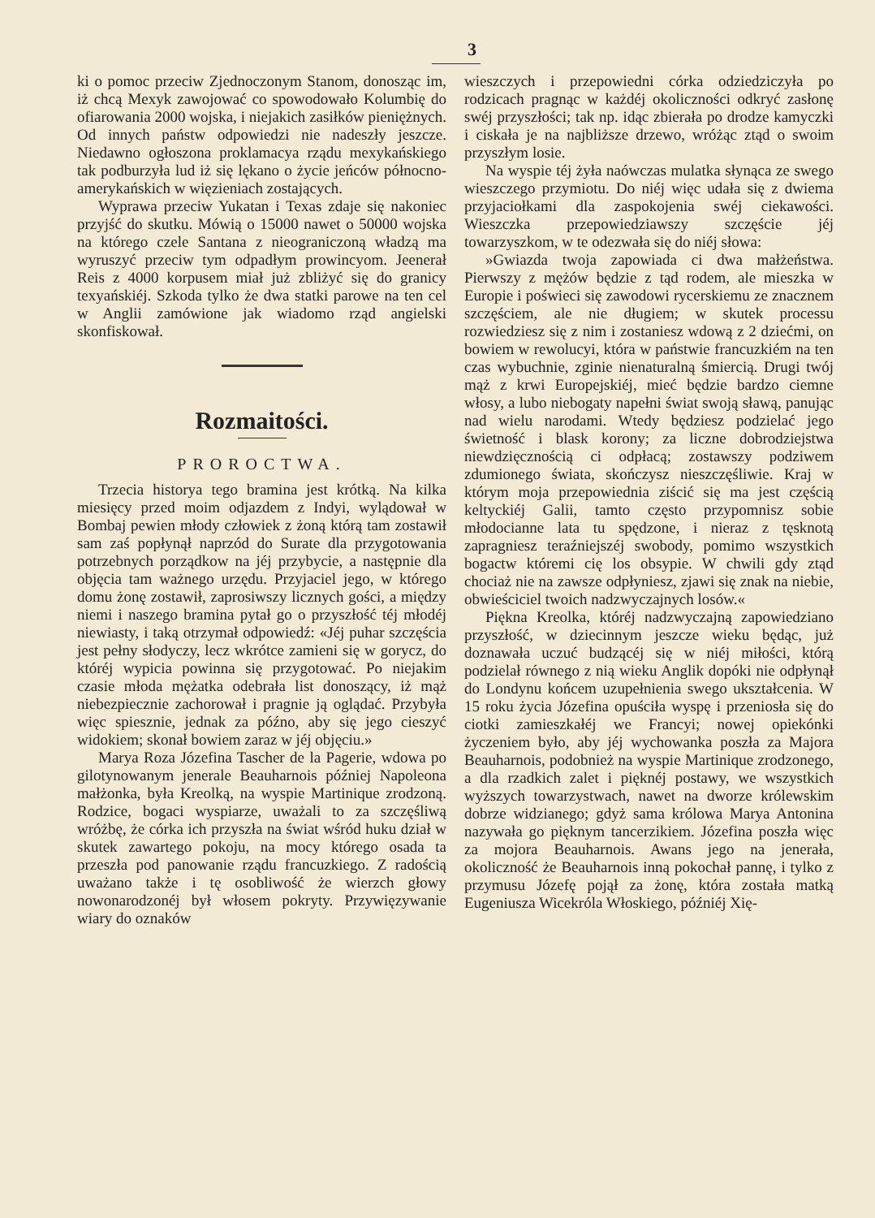3
ki o pomoc przeciw Zjednoczonym Stanom, donosząc im, iż chcą Mexyk zawojować co spowodowało Kolumbię do ofiarowania 2000 wojska, i niejakich zasiłków pieniężnych. Od innych państw odpowiedzi nie nadeszły jeszcze. Niedawno ogłoszona proklamacya rządu mexykańskiego tak podburzyła lud iż się lękano o życie jeńców północno-amerykańskich w więzieniach zostających.
Wyprawa przeciw Yukatan i Texas zdaje się nakoniec przyjść do skutku. Mówią o 15000 nawet o 50000 wojska na którego czele Santana z nieograniczoną władzą ma wyruszyć przeciw tym odpadłym prowincyom. Jeenerał Reis z 4000 korpusem miał już zbliżyć się do granicy texyańskiéj. Szkoda tylko że dwa statki parowe na ten cel w Anglii zamówione jak wiadomo rząd angielski skonfiskował.
Rozmaitości.
PROROCTWA.
Trzecia historya tego bramina jest krótką. Na kilka miesięcy przed moim odjazdem z Indyi, wylądował w Bombaj pewien młody człowiek z żoną którą tam zostawił sam zaś popłynął naprzód do Surate dla przygotowania potrzebnych porządkow na jéj przybycie, a następnie dla objęcia tam ważnego urzędu. Przyjaciel jego, w którego domu żonę zostawił, zaprosiwszy licznych gości, a między niemi i naszego bramina pytał go o przyszłość téj młodéj niewiasty, i taką otrzymał odpowiedź: «Jéj puhar szczęścia jest pełny słodyczy, lecz wkrótce zamieni się w gorycz, do któréj wypicia powinna się przygotować. Po niejakim czasie młoda mężatka odebrała list donoszący, iż mąż niebezpiecznie zachorował i pragnie ją oglądać. Przybyła więc spiesznie, jednak za późno, aby się jego cieszyć widokiem; skonał bowiem zaraz w jéj objęciu.»
Marya Roza Józefina Tascher de la Pagerie, wdowa po gilotynowanym jenerale Beauharnois później Napoleona małżonka, była Kreolką, na wyspie Martinique zrodzoną. Rodzice, bogaci wyspiarze, uważali to za szczęśliwą wróżbę, że córka ich przyszła na świat wśród huku dział w skutek zawartego pokoju, na mocy którego osada ta przeszła pod panowanie rządu francuzkiego. Z radością uważano także i tę osobliwość że wierzch głowy nowonarodzonéj był włosem pokryty. Przywięzywanie wiary do oznaków
wieszczych i przepowiedni córka odziedziczyła po rodzicach pragnąc w każdéj okoliczności odkryć zasłonę swéj przyszłości; tak np. idąc zbierała po drodze kamyczki i ciskała je na najbliższe drzewo, wróżąc ztąd o swoim przyszłym losie.
Na wyspie téj żyła naówczas mulatka słynąca ze swego wieszczego przymiotu. Do niéj więc udała się z dwiema przyjaciołkami dla zaspokojenia swéj ciekawości. Wieszczka przepowiedziawszy szczęście jéj towarzyszkom, w te odezwała się do niéj słowa:
»Gwiazda twoja zapowiada ci dwa małżeństwa. Pierwszy z mężów będzie z tąd rodem, ale mieszka w Europie i poświeci się zawodowi rycerskiemu ze znacznem szczęściem, ale nie długiem; w skutek processu rozwiedziesz się z nim i zostaniesz wdową z 2 dziećmi, on bowiem w rewolucyi, która w państwie francuzkiém na ten czas wybuchnie, zginie nienaturalną śmiercią. Drugi twój mąż z krwi Europejskiéj, mieć będzie bardzo ciemne włosy, a lubo niebogaty napełni świat swoją sławą, panując nad wielu narodami. Wtedy będziesz podzielać jego świetność i blask korony; za liczne dobrodziejstwa niewdzięcznością ci odpłacą; zostawszy podziwem zdumionego świata, skończysz nieszczęśliwie. Kraj w którym moja przepowiednia ziścić się ma jest częścią keltyckiéj Galii, tamto często przypomnisz sobie młodocianne lata tu spędzone, i nieraz z tęsknotą zapragniesz teraźniejszéj swobody, pomimo wszystkich bogactw któremi cię los obsypie. W chwili gdy ztąd chociaż nie na zawsze odpłyniesz, zjawi się znak na niebie, obwieściciel twoich nadzwyczajnych losów.«
Piękna Kreolka, któréj nadzwyczajną zapowiedziano przyszłość, w dziecinnym jeszcze wieku będąc, już doznawała uczuć budzącéj się w niéj miłości, którą podzielał równego z nią wieku Anglik dopóki nie odpłynął do Londynu końcem uzupełnienia swego ukształcenia. W 15 roku życia Józefina opuściła wyspę i przeniosła się do ciotki zamieszkałéj we Francyi; nowej opiekónki życzeniem było, aby jéj wychowanka poszła za Majora Beauharnois, podobnież na wyspie Martinique zrodzonego, a dla rzadkich zalet i pięknéj postawy, we wszystkich wyższych towarzystwach, nawet na dworze królewskim dobrze widzianego; gdyż sama królowa Marya Antonina nazywała go pięknym tancerzikiem. Józefina poszła więc za mojora Beauharnois. Awans jego na jenerała, okoliczność że Beauharnois inną pokochał pannę, i tylko z przymusu Józefę pojął za żonę, która została matką Eugeniusza Wicekróla Włoskiego, późniéj Xię-